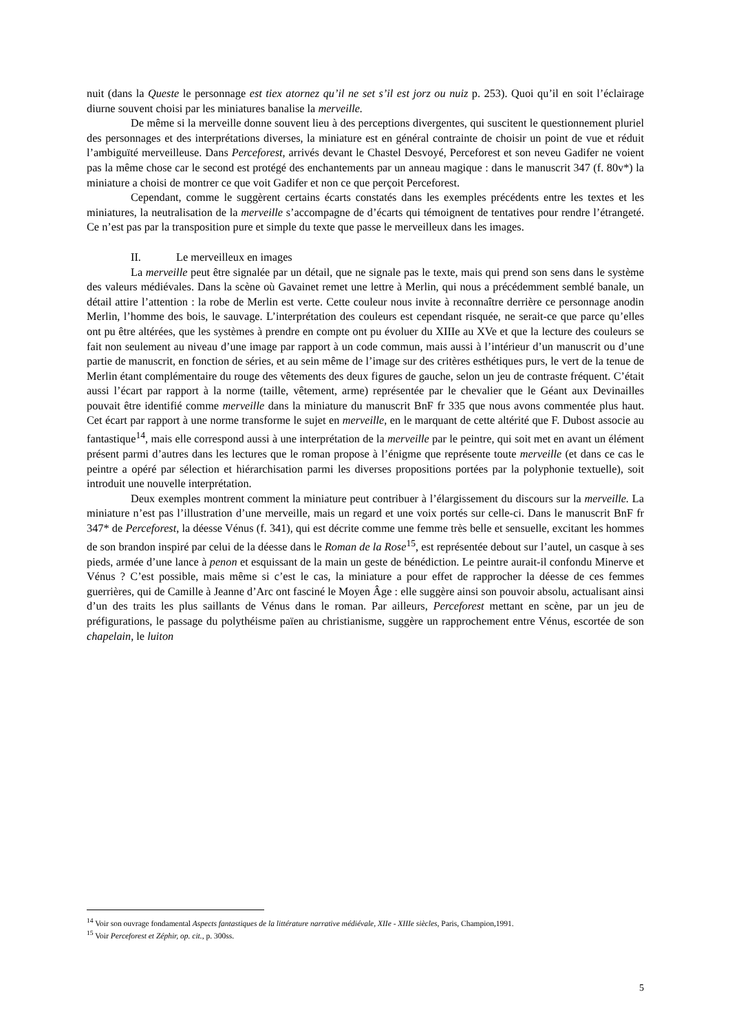nuit (dans la Queste le personnage est tiex atornez qu’il ne set s’il est jorz ou nuiz p. 253). Quoi qu’il en soit l’éclairage diurne souvent choisi par les miniatures banalise la merveille.
De même si la merveille donne souvent lieu à des perceptions divergentes, qui suscitent le questionnement pluriel des personnages et des interprétations diverses, la miniature est en général contrainte de choisir un point de vue et réduit l’ambiguïté merveilleuse. Dans Perceforest, arrivés devant le Chastel Desvoyé, Perceforest et son neveu Gadifer ne voient pas la même chose car le second est protégé des enchantements par un anneau magique : dans le manuscrit 347 (f. 80v*) la miniature a choisi de montrer ce que voit Gadifer et non ce que perçoit Perceforest.
Cependant, comme le suggèrent certains écarts constatés dans les exemples précédents entre les textes et les miniatures, la neutralisation de la merveille s’accompagne de d’écarts qui témoignent de tentatives pour rendre l’étrangeté. Ce n’est pas par la transposition pure et simple du texte que passe le merveilleux dans les images.
II. Le merveilleux en images
La merveille peut être signalée par un détail, que ne signale pas le texte, mais qui prend son sens dans le système des valeurs médiévales. Dans la scène où Gavainet remet une lettre à Merlin, qui nous a précédemment semblé banale, un détail attire l’attention : la robe de Merlin est verte. Cette couleur nous invite à reconnaître derrière ce personnage anodin Merlin, l’homme des bois, le sauvage. L’interprétation des couleurs est cependant risquée, ne serait-ce que parce qu’elles ont pu être altérées, que les systèmes à prendre en compte ont pu évoluer du XIIIe au XVe et que la lecture des couleurs se fait non seulement au niveau d’une image par rapport à un code commun, mais aussi à l’intérieur d’un manuscrit ou d’une partie de manuscrit, en fonction de séries, et au sein même de l’image sur des critères esthétiques purs, le vert de la tenue de Merlin étant complémentaire du rouge des vêtements des deux figures de gauche, selon un jeu de contraste fréquent. C’était aussi l’écart par rapport à la norme (taille, vêtement, arme) représentée par le chevalier que le Géant aux Devinailles pouvait être identifié comme merveille dans la miniature du manuscrit BnF fr 335 que nous avons commentée plus haut. Cet écart par rapport à une norme transforme le sujet en merveille, en le marquant de cette altérité que F. Dubost associe au fantastique<sup>14</sup>, mais elle correspond aussi à une interprétation de la merveille par le peintre, qui soit met en avant un élément présent parmi d’autres dans les lectures que le roman propose à l’énigme que représente toute merveille (et dans ce cas le peintre a opéré par sélection et hiérarchisation parmi les diverses propositions portées par la polyphonie textuelle), soit introduit une nouvelle interprétation.
Deux exemples montrent comment la miniature peut contribuer à l’élargissement du discours sur la merveille. La miniature n’est pas l’illustration d’une merveille, mais un regard et une voix portés sur celle-ci. Dans le manuscrit BnF fr 347* de Perceforest, la déesse Vénus (f. 341), qui est décrite comme une femme très belle et sensuelle, excitant les hommes de son brandon inspiré par celui de la déesse dans le Roman de la Rose<sup>15</sup>, est représentée debout sur l’autel, un casque à ses pieds, armée d’une lance à penon et esquissant de la main un geste de bénédiction. Le peintre aurait-il confondu Minerve et Vénus ? C’est possible, mais même si c’est le cas, la miniature a pour effet de rapprocher la déesse de ces femmes guerrières, qui de Camille à Jeanne d’Arc ont fasciné le Moyen Âge : elle suggère ainsi son pouvoir absolu, actualisant ainsi d’un des traits les plus saillants de Vénus dans le roman. Par ailleurs, Perceforest mettant en scène, par un jeu de préfigurations, le passage du polythéisme païen au christianisme, suggère un rapprochement entre Vénus, escortée de son chapelain, le luiton
<sup>14</sup> Voir son ouvrage fondamental Aspects fantastiques de la littérature narrative médiévale, XIIe - XIIIe siècles, Paris, Champion,1991.
<sup>15</sup> Voir Perceforest et Zéphir, op. cit., p. 300ss.
5